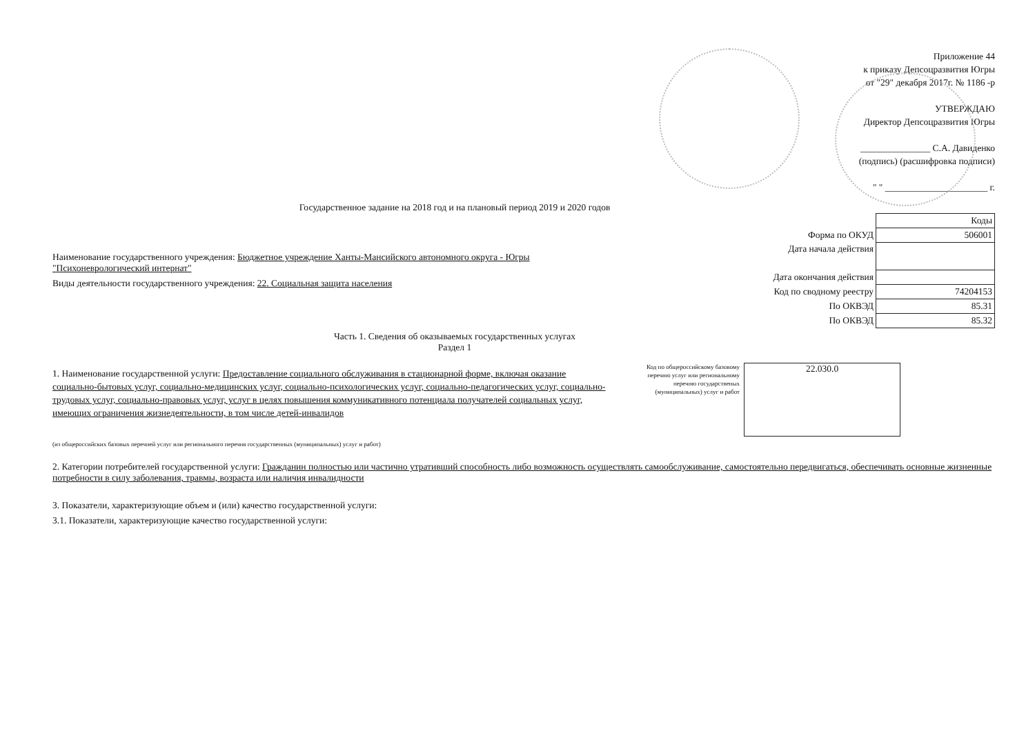Приложение 44
к приказу Депсоцразвития Югры
от "29" декабря 2017г. № 1186 -р
УТВЕРЖДАЮ
Директор Депсоцразвития Югры
_______________ С.А. Давиденко
(подпись) (расшифровка подписи)
" " ______________________ г.
Государственное задание на 2018 год и на плановый период 2019 и 2020 годов
Наименование государственного учреждения: Бюджетное учреждение Ханты-Мансийского автономного округа - Югры "Психоневрологический интернат"
Виды деятельности государственного учреждения: 22. Социальная защита населения
| | Коды |
| Форма по ОКУД | 506001 |
| Дата начала действия | |
| Дата окончания действия | |
| Код по сводному реестру | 74204153 |
| По ОКВЭД | 85.31 |
| По ОКВЭД | 85.32 |
Часть 1. Сведения об оказываемых государственных услугах
Раздел 1
1. Наименование государственной услуги: Предоставление социального обслуживания в стационарной форме, включая оказание социально-бытовых услуг, социально-медицинских услуг, социально-психологических услуг, социально-педагогических услуг, социально-трудовых услуг, социально-правовых услуг, услуг в целях повышения коммуникативного потенциала получателей социальных услуг, имеющих ограничения жизнедеятельности, в том числе детей-инвалидов
Код по общероссийскому базовому перечню услуг или региональному перечню государственых (муниципальных) услуг и работ
22.030.0
(из общероссийских базовых перечней услуг или регионального перечня государственных (муниципальных) услуг и работ)
2. Категории потребителей государственной услуги: Гражданин полностью или частично утративший способность либо возможность осуществлять самообслуживание, самостоятельно передвигаться, обеспечивать основные жизненные потребности в силу заболевания, травмы, возраста или наличия инвалидности
3. Показатели, характеризующие объем и (или) качество государственной услуги:
3.1. Показатели, характеризующие качество государственной услуги: